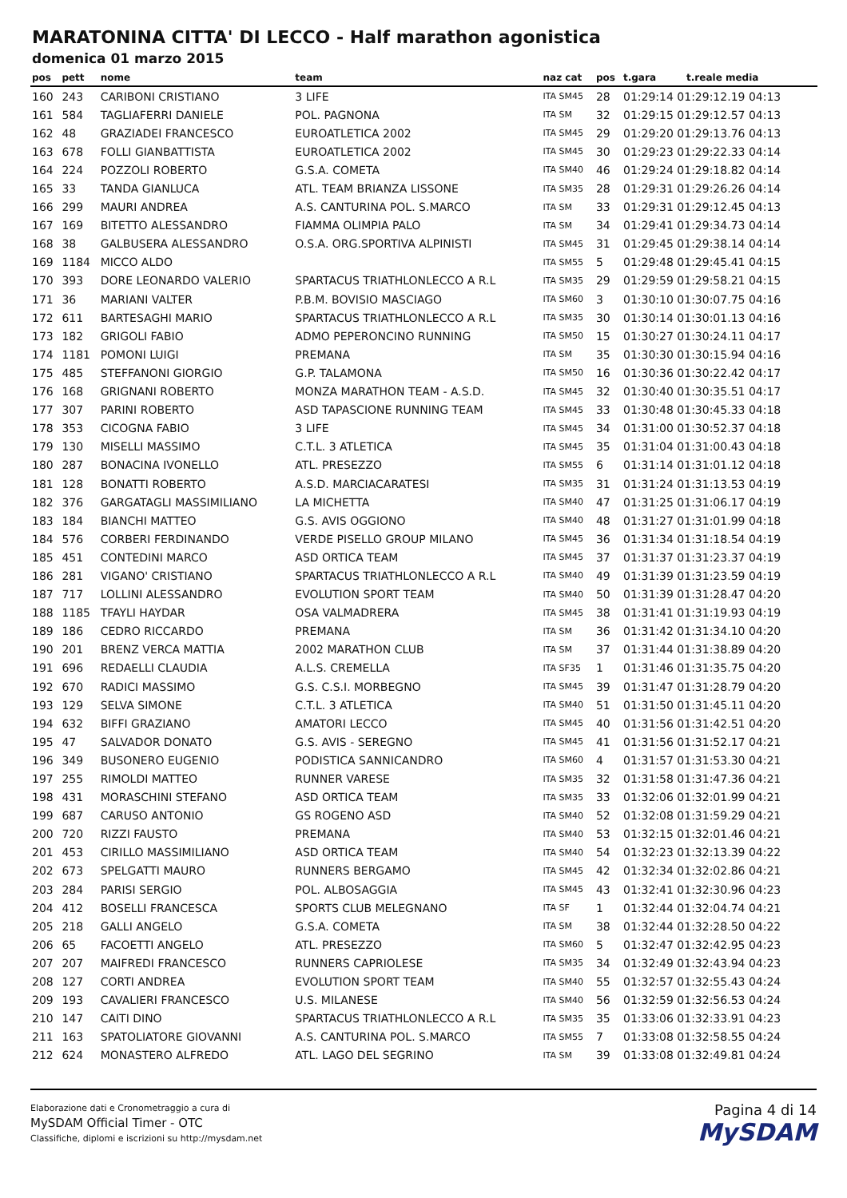MARATONINA CITTA' DI LECCO - Half marathon agonistica
domenica 01 marzo 2015
| pos | pett | nome | team | naz cat | pos | t.gara | t.reale media |
| --- | --- | --- | --- | --- | --- | --- | --- |
| 160 | 243 | CARIBONI CRISTIANO | 3 LIFE | ITA SM45 | 28 | 01:29:14 01:29:12.19 04:13 | |
| 161 | 584 | TAGLIAFERRI DANIELE | POL. PAGNONA | ITA SM | 32 | 01:29:15 01:29:12.57 04:13 | |
| 162 | 48 | GRAZIADEI FRANCESCO | EUROATLETICA 2002 | ITA SM45 | 29 | 01:29:20 01:29:13.76 04:13 | |
| 163 | 678 | FOLLI GIANBATTISTA | EUROATLETICA 2002 | ITA SM45 | 30 | 01:29:23 01:29:22.33 04:14 | |
| 164 | 224 | POZZOLI ROBERTO | G.S.A. COMETA | ITA SM40 | 46 | 01:29:24 01:29:18.82 04:14 | |
| 165 | 33 | TANDA GIANLUCA | ATL. TEAM BRIANZA LISSONE | ITA SM35 | 28 | 01:29:31 01:29:26.26 04:14 | |
| 166 | 299 | MAURI ANDREA | A.S. CANTURINA POL. S.MARCO | ITA SM | 33 | 01:29:31 01:29:12.45 04:13 | |
| 167 | 169 | BITETTO ALESSANDRO | FIAMMA OLIMPIA PALO | ITA SM | 34 | 01:29:41 01:29:34.73 04:14 | |
| 168 | 38 | GALBUSERA ALESSANDRO | O.S.A. ORG.SPORTIVA ALPINISTI | ITA SM45 | 31 | 01:29:45 01:29:38.14 04:14 | |
| 169 | 1184 | MICCO ALDO | | ITA SM55 | 5 | 01:29:48 01:29:45.41 04:15 | |
| 170 | 393 | DORE LEONARDO VALERIO | SPARTACUS TRIATHLONLECCO A R.L | ITA SM35 | 29 | 01:29:59 01:29:58.21 04:15 | |
| 171 | 36 | MARIANI VALTER | P.B.M. BOVISIO MASCIAGO | ITA SM60 | 3 | 01:30:10 01:30:07.75 04:16 | |
| 172 | 611 | BARTESAGHI MARIO | SPARTACUS TRIATHLONLECCO A R.L | ITA SM35 | 30 | 01:30:14 01:30:01.13 04:16 | |
| 173 | 182 | GRIGOLI FABIO | ADMO PEPERONCINO RUNNING | ITA SM50 | 15 | 01:30:27 01:30:24.11 04:17 | |
| 174 | 1181 | POMONI LUIGI | PREMANA | ITA SM | 35 | 01:30:30 01:30:15.94 04:16 | |
| 175 | 485 | STEFFANONI GIORGIO | G.P. TALAMONA | ITA SM50 | 16 | 01:30:36 01:30:22.42 04:17 | |
| 176 | 168 | GRIGNANI ROBERTO | MONZA MARATHON TEAM - A.S.D. | ITA SM45 | 32 | 01:30:40 01:30:35.51 04:17 | |
| 177 | 307 | PARINI ROBERTO | ASD TAPASCIONE RUNNING TEAM | ITA SM45 | 33 | 01:30:48 01:30:45.33 04:18 | |
| 178 | 353 | CICOGNA FABIO | 3 LIFE | ITA SM45 | 34 | 01:31:00 01:30:52.37 04:18 | |
| 179 | 130 | MISELLI MASSIMO | C.T.L. 3 ATLETICA | ITA SM45 | 35 | 01:31:04 01:31:00.43 04:18 | |
| 180 | 287 | BONACINA IVONELLO | ATL. PRESEZZO | ITA SM55 | 6 | 01:31:14 01:31:01.12 04:18 | |
| 181 | 128 | BONATTI ROBERTO | A.S.D. MARCIACARATESI | ITA SM35 | 31 | 01:31:24 01:31:13.53 04:19 | |
| 182 | 376 | GARGATAGLI MASSIMILIANO | LA MICHETTA | ITA SM40 | 47 | 01:31:25 01:31:06.17 04:19 | |
| 183 | 184 | BIANCHI MATTEO | G.S. AVIS OGGIONO | ITA SM40 | 48 | 01:31:27 01:31:01.99 04:18 | |
| 184 | 576 | CORBERI FERDINANDO | VERDE PISELLO GROUP MILANO | ITA SM45 | 36 | 01:31:34 01:31:18.54 04:19 | |
| 185 | 451 | CONTEDINI MARCO | ASD ORTICA TEAM | ITA SM45 | 37 | 01:31:37 01:31:23.37 04:19 | |
| 186 | 281 | VIGANO' CRISTIANO | SPARTACUS TRIATHLONLECCO A R.L | ITA SM40 | 49 | 01:31:39 01:31:23.59 04:19 | |
| 187 | 717 | LOLLINI ALESSANDRO | EVOLUTION SPORT TEAM | ITA SM40 | 50 | 01:31:39 01:31:28.47 04:20 | |
| 188 | 1185 | TFAYLI HAYDAR | OSA VALMADRERA | ITA SM45 | 38 | 01:31:41 01:31:19.93 04:19 | |
| 189 | 186 | CEDRO RICCARDO | PREMANA | ITA SM | 36 | 01:31:42 01:31:34.10 04:20 | |
| 190 | 201 | BRENZ VERCA MATTIA | 2002 MARATHON CLUB | ITA SM | 37 | 01:31:44 01:31:38.89 04:20 | |
| 191 | 696 | REDAELLI CLAUDIA | A.L.S. CREMELLA | ITA SF35 | 1 | 01:31:46 01:31:35.75 04:20 | |
| 192 | 670 | RADICI MASSIMO | G.S. C.S.I. MORBEGNO | ITA SM45 | 39 | 01:31:47 01:31:28.79 04:20 | |
| 193 | 129 | SELVA SIMONE | C.T.L. 3 ATLETICA | ITA SM40 | 51 | 01:31:50 01:31:45.11 04:20 | |
| 194 | 632 | BIFFI GRAZIANO | AMATORI LECCO | ITA SM45 | 40 | 01:31:56 01:31:42.51 04:20 | |
| 195 | 47 | SALVADOR DONATO | G.S. AVIS - SEREGNO | ITA SM45 | 41 | 01:31:56 01:31:52.17 04:21 | |
| 196 | 349 | BUSONERO EUGENIO | PODISTICA SANNICANDRO | ITA SM60 | 4 | 01:31:57 01:31:53.30 04:21 | |
| 197 | 255 | RIMOLDI MATTEO | RUNNER VARESE | ITA SM35 | 32 | 01:31:58 01:31:47.36 04:21 | |
| 198 | 431 | MORASCHINI STEFANO | ASD ORTICA TEAM | ITA SM35 | 33 | 01:32:06 01:32:01.99 04:21 | |
| 199 | 687 | CARUSO ANTONIO | GS ROGENO ASD | ITA SM40 | 52 | 01:32:08 01:31:59.29 04:21 | |
| 200 | 720 | RIZZI FAUSTO | PREMANA | ITA SM40 | 53 | 01:32:15 01:32:01.46 04:21 | |
| 201 | 453 | CIRILLO MASSIMILIANO | ASD ORTICA TEAM | ITA SM40 | 54 | 01:32:23 01:32:13.39 04:22 | |
| 202 | 673 | SPELGATTI MAURO | RUNNERS BERGAMO | ITA SM45 | 42 | 01:32:34 01:32:02.86 04:21 | |
| 203 | 284 | PARISI SERGIO | POL. ALBOSAGGIA | ITA SM45 | 43 | 01:32:41 01:32:30.96 04:23 | |
| 204 | 412 | BOSELLI FRANCESCA | SPORTS CLUB MELEGNANO | ITA SF | 1 | 01:32:44 01:32:04.74 04:21 | |
| 205 | 218 | GALLI ANGELO | G.S.A. COMETA | ITA SM | 38 | 01:32:44 01:32:28.50 04:22 | |
| 206 | 65 | FACOETTI ANGELO | ATL. PRESEZZO | ITA SM60 | 5 | 01:32:47 01:32:42.95 04:23 | |
| 207 | 207 | MAIFREDI FRANCESCO | RUNNERS CAPRIOLESE | ITA SM35 | 34 | 01:32:49 01:32:43.94 04:23 | |
| 208 | 127 | CORTI ANDREA | EVOLUTION SPORT TEAM | ITA SM40 | 55 | 01:32:57 01:32:55.43 04:24 | |
| 209 | 193 | CAVALIERI FRANCESCO | U.S. MILANESE | ITA SM40 | 56 | 01:32:59 01:32:56.53 04:24 | |
| 210 | 147 | CAITI DINO | SPARTACUS TRIATHLONLECCO A R.L | ITA SM35 | 35 | 01:33:06 01:32:33.91 04:23 | |
| 211 | 163 | SPATOLIATORE GIOVANNI | A.S. CANTURINA POL. S.MARCO | ITA SM55 | 7 | 01:33:08 01:32:58.55 04:24 | |
| 212 | 624 | MONASTERO ALFREDO | ATL. LAGO DEL SEGRINO | ITA SM | 39 | 01:33:08 01:32:49.81 04:24 | |
Elaborazione dati e Cronometraggio a cura di
MySDAM Official Timer - OTC
Classifiche, diplomi e iscrizioni su http://mysdam.net
Pagina 4 di 14
MySDAM